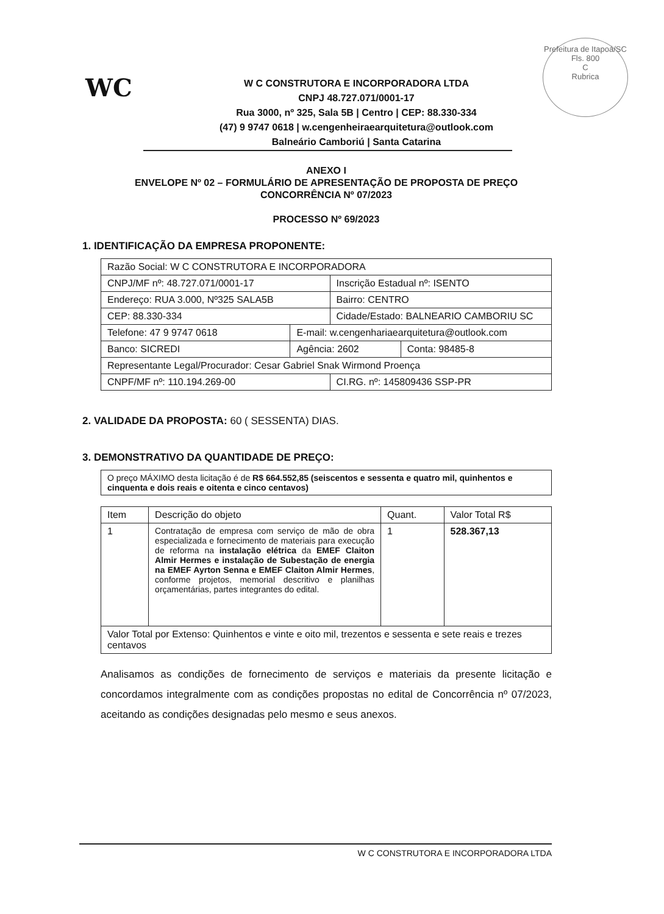WC
Prefeitura de Itapoá/SC
Fls. 800
C
Rubrica
W C CONSTRUTORA E INCORPORADORA LTDA
CNPJ 48.727.071/0001-17
Rua 3000, nº 325, Sala 5B | Centro | CEP: 88.330-334
(47) 9 9747 0618 | w.cengenheiraearquitetura@outlook.com
Balneário Camboriú | Santa Catarina
ANEXO I
ENVELOPE Nº 02 – FORMULÁRIO DE APRESENTAÇÃO DE PROPOSTA DE PREÇO
CONCORRÊNCIA Nº 07/2023
PROCESSO Nº 69/2023
1. IDENTIFICAÇÃO DA EMPRESA PROPONENTE:
| Razão Social: W C CONSTRUTORA E INCORPORADORA | | | |
| CNPJ/MF nº: 48.727.071/0001-17 | | Inscrição Estadual nº: ISENTO | |
| Endereço: RUA 3.000, Nº325 SALA5B | | Bairro: CENTRO | |
| CEP: 88.330-334 | | Cidade/Estado: BALNEARIO CAMBORIU SC | |
| Telefone: 47 9 9747 0618 | E-mail: w.cengenhariaearquitetura@outlook.com | | |
| Banco: SICREDI | Agência: 2602 | | Conta: 98485-8 |
| Representante Legal/Procurador: Cesar Gabriel Snak Wirmond Proença | | | |
| CNPF/MF nº: 110.194.269-00 | | CI.RG. nº: 145809436 SSP-PR | |
2. VALIDADE DA PROPOSTA: 60 ( SESSENTA) DIAS.
3. DEMONSTRATIVO DA QUANTIDADE DE PREÇO:
| O preço MÁXIMO desta licitação é de R$ 664.552,85 (seiscentos e sessenta e quatro mil, quinhentos e cinquenta e dois reais e oitenta e cinco centavos) |
| Item | Descrição do objeto | Quant. | Valor Total R$ |
| --- | --- | --- | --- |
| 1 | Contratação de empresa com serviço de mão de obra especializada e fornecimento de materiais para execução de reforma na instalação elétrica da EMEF Claiton Almir Hermes e instalação de Subestação de energia na EMEF Ayrton Senna e EMEF Claiton Almir Hermes , conforme projetos, memorial descritivo e planilhas orçamentárias, partes integrantes do edital. | 1 | 528.367,13 |
| Valor Total por Extenso: Quinhentos e vinte e oito mil, trezentos e sessenta e sete reais e trezes centavos | | | |
Analisamos as condições de fornecimento de serviços e materiais da presente licitação e concordamos integralmente com as condições propostas no edital de Concorrência nº 07/2023, aceitando as condições designadas pelo mesmo e seus anexos.
W C CONSTRUTORA E INCORPORADORA LTDA